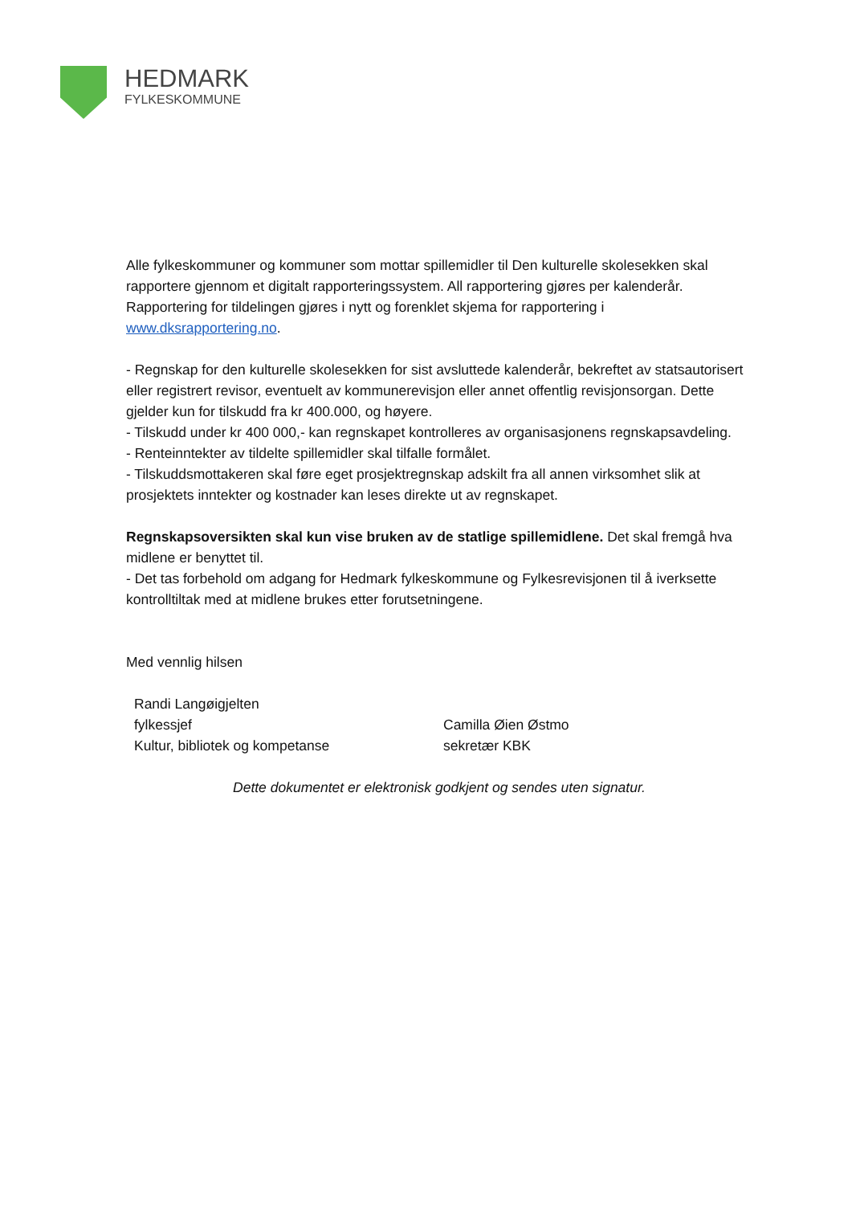HEDMARK
FYLKESKOMMUNE
Alle fylkeskommuner og kommuner som mottar spillemidler til Den kulturelle skolesekken skal rapportere gjennom et digitalt rapporteringssystem. All rapportering gjøres per kalenderår. Rapportering for tildelingen gjøres i nytt og forenklet skjema for rapportering i www.dksrapportering.no.
- Regnskap for den kulturelle skolesekken for sist avsluttede kalenderår, bekreftet av statsautorisert eller registrert revisor, eventuelt av kommunerevisjon eller annet offentlig revisjonsorgan. Dette gjelder kun for tilskudd fra kr 400.000, og høyere.
- Tilskudd under kr 400 000,- kan regnskapet kontrolleres av organisasjonens regnskapsavdeling.
- Renteinntekter av tildelte spillemidler skal tilfalle formålet.
- Tilskuddsmottakeren skal føre eget prosjektregnskap adskilt fra all annen virksomhet slik at prosjektets inntekter og kostnader kan leses direkte ut av regnskapet.
Regnskapsoversikten skal kun vise bruken av de statlige spillemidlene. Det skal fremgå hva midlene er benyttet til.
- Det tas forbehold om adgang for Hedmark fylkeskommune og Fylkesrevisjonen til å iverksette kontrolltiltak med at midlene brukes etter forutsetningene.
Med vennlig hilsen
Randi Langøigjelten
fylkessjef
Kultur, bibliotek og kompetanse
Camilla Øien Østmo
sekretær KBK
Dette dokumentet er elektronisk godkjent og sendes uten signatur.